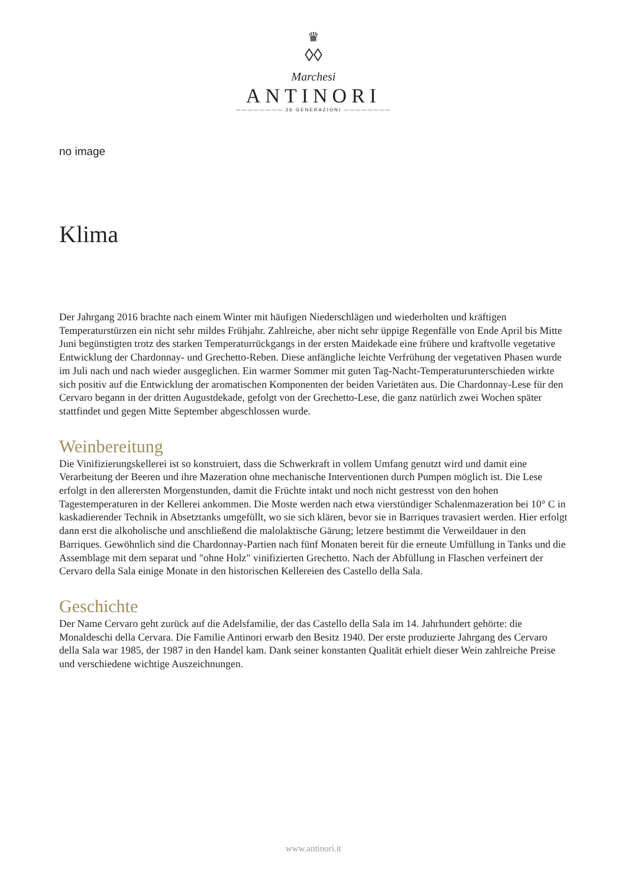♛
◊◊
Marchesi
ANTINORI
———————— 26 GENERAZIONI ————————
no image
Klima
Der Jahrgang 2016 brachte nach einem Winter mit häufigen Niederschlägen und wiederholten und kräftigen Temperaturstürzen ein nicht sehr mildes Frühjahr. Zahlreiche, aber nicht sehr üppige Regenfälle von Ende April bis Mitte Juni begünstigten trotz des starken Temperaturrückgangs in der ersten Maidekade eine frühere und kraftvolle vegetative Entwicklung der Chardonnay- und Grechetto-Reben. Diese anfängliche leichte Verfrühung der vegetativen Phasen wurde im Juli nach und nach wieder ausgeglichen. Ein warmer Sommer mit guten Tag-Nacht-Temperaturunterschieden wirkte sich positiv auf die Entwicklung der aromatischen Komponenten der beiden Varietäten aus. Die Chardonnay-Lese für den Cervaro begann in der dritten Augustdekade, gefolgt von der Grechetto-Lese, die ganz natürlich zwei Wochen später stattfindet und gegen Mitte September abgeschlossen wurde.
Weinbereitung
Die Vinifizierungskellerei ist so konstruiert, dass die Schwerkraft in vollem Umfang genutzt wird und damit eine Verarbeitung der Beeren und ihre Mazeration ohne mechanische Interventionen durch Pumpen möglich ist. Die Lese erfolgt in den allerersten Morgenstunden, damit die Früchte intakt und noch nicht gestresst von den hohen Tagestemperaturen in der Kellerei ankommen. Die Moste werden nach etwa vierstündiger Schalenmazeration bei 10° C in kaskadierender Technik in Absetztanks umgefüllt, wo sie sich klären, bevor sie in Barriques travasiert werden. Hier erfolgt dann erst die alkoholische und anschließend die malolaktische Gärung; letzere bestimmt die Verweildauer in den Barriques. Gewöhnlich sind die Chardonnay-Partien nach fünf Monaten bereit für die erneute Umfüllung in Tanks und die Assemblage mit dem separat und ″ohne Holz″ vinifizierten Grechetto. Nach der Abfüllung in Flaschen verfeinert der Cervaro della Sala einige Monate in den historischen Kellereien des Castello della Sala.
Geschichte
Der Name Cervaro geht zurück auf die Adelsfamilie, der das Castello della Sala im 14. Jahrhundert gehörte: die Monaldeschi della Cervara. Die Familie Antinori erwarb den Besitz 1940. Der erste produzierte Jahrgang des Cervaro della Sala war 1985, der 1987 in den Handel kam. Dank seiner konstanten Qualität erhielt dieser Wein zahlreiche Preise und verschiedene wichtige Auszeichnungen.
www.antinori.it